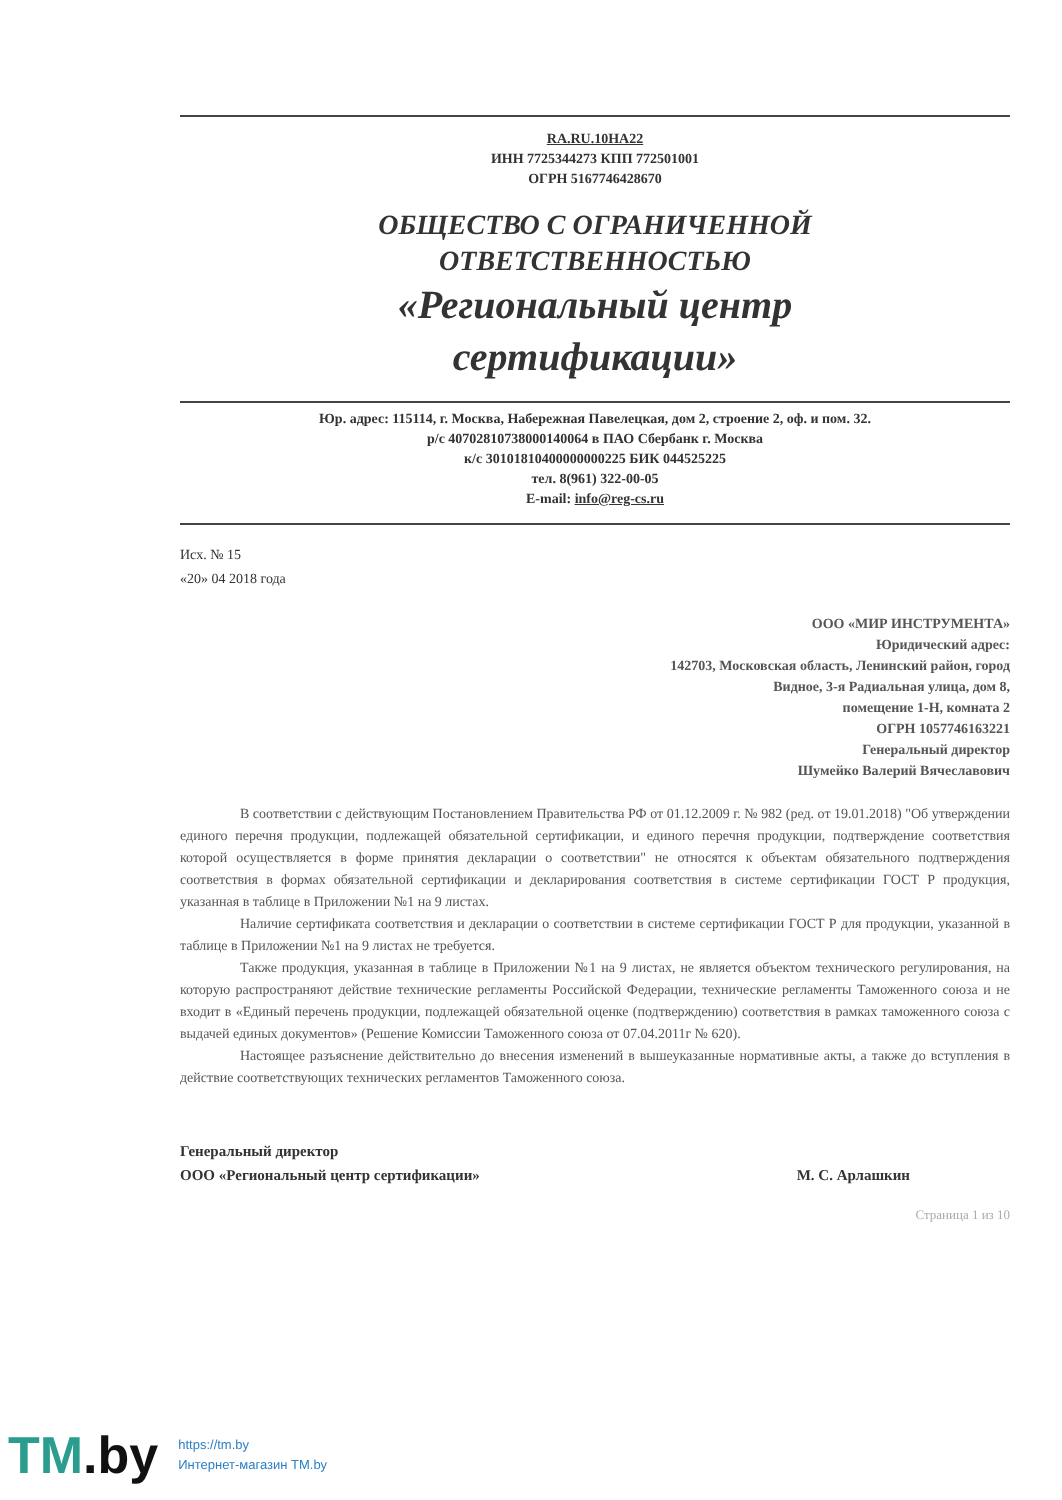RA.RU.10HA22
ИНН 7725344273 КПП 772501001
ОГРН 5167746428670
ОБЩЕСТВО С ОГРАНИЧЕННОЙ
ОТВЕТСТВЕННОСТЬЮ
«Региональный центр
сертификации»
Юр. адрес: 115114, г. Москва, Набережная Павелецкая, дом 2, строение 2, оф. и пом. 32.
р/с 40702810738000140064 в ПАО Сбербанк г. Москва
к/с 30101810400000000225 БИК 044525225
тел. 8(961) 322-00-05
E-mail: info@reg-cs.ru
Исх. № 15
«20» 04 2018 года
ООО «МИР ИНСТРУМЕНТА»
Юридический адрес:
142703, Московская область, Ленинский район, город
Видное, 3-я Радиальная улица, дом 8,
помещение 1-Н, комната 2
ОГРН 1057746163221
Генеральный директор
Шумейко Валерий Вячеславович
В соответствии с действующим Постановлением Правительства РФ от 01.12.2009 г. № 982 (ред. от 19.01.2018) "Об утверждении единого перечня продукции, подлежащей обязательной сертификации, и единого перечня продукции, подтверждение соответствия которой осуществляется в форме принятия декларации о соответствии" не относятся к объектам обязательного подтверждения соответствия в формах обязательной сертификации и декларирования соответствия в системе сертификации ГОСТ Р продукция, указанная в таблице в Приложении №1 на 9 листах.
Наличие сертификата соответствия и декларации о соответствии в системе сертификации ГОСТ Р для продукции, указанной в таблице в Приложении №1 на 9 листах не требуется.
Также продукция, указанная в таблице в Приложении №1 на 9 листах, не является объектом технического регулирования, на которую распространяют действие технические регламенты Российской Федерации, технические регламенты Таможенного союза и не входит в «Единый перечень продукции, подлежащей обязательной оценке (подтверждению) соответствия в рамках таможенного союза с выдачей единых документов» (Решение Комиссии Таможенного союза от 07.04.2011г № 620).
Настоящее разъяснение действительно до внесения изменений в вышеуказанные нормативные акты, а также до вступления в действие соответствующих технических регламентов Таможенного союза.
Генеральный директор
ООО «Региональный центр сертификации»
М. С. Арлашкин
Страница 1 из 10
TM.by
https://tm.by
Интернет-магазин TM.by